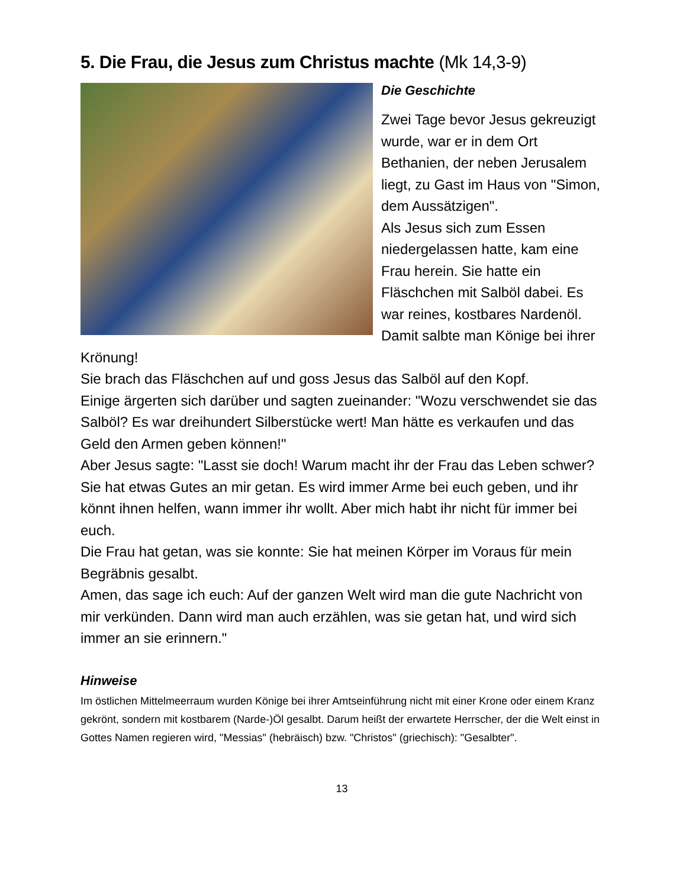5. Die Frau, die Jesus zum Christus machte (Mk 14,3-9)
Die Geschichte
Zwei Tage bevor Jesus gekreuzigt wurde, war er in dem Ort Bethanien, der neben Jerusalem liegt, zu Gast im Haus von "Simon, dem Aussätzigen".
Als Jesus sich zum Essen niedergelassen hatte, kam eine Frau herein. Sie hatte ein Fläschchen mit Salböl dabei. Es war reines, kostbares Nardenöl. Damit salbte man Könige bei ihrer Krönung!
Sie brach das Fläschchen auf und goss Jesus das Salböl auf den Kopf.
Einige ärgerten sich darüber und sagten zueinander: "Wozu verschwendet sie das Salböl? Es war dreihundert Silberstücke wert! Man hätte es verkaufen und das Geld den Armen geben können!"
Aber Jesus sagte: "Lasst sie doch! Warum macht ihr der Frau das Leben schwer? Sie hat etwas Gutes an mir getan. Es wird immer Arme bei euch geben, und ihr könnt ihnen helfen, wann immer ihr wollt. Aber mich habt ihr nicht für immer bei euch.
Die Frau hat getan, was sie konnte: Sie hat meinen Körper im Voraus für mein Begräbnis gesalbt.
Amen, das sage ich euch: Auf der ganzen Welt wird man die gute Nachricht von mir verkünden. Dann wird man auch erzählen, was sie getan hat, und wird sich immer an sie erinnern."
Hinweise
Im östlichen Mittelmeerraum wurden Könige bei ihrer Amtseinführung nicht mit einer Krone oder einem Kranz gekrönt, sondern mit kostbarem (Narde-)Öl gesalbt. Darum heißt der erwartete Herrscher, der die Welt einst in Gottes Namen regieren wird, "Messias" (hebräisch) bzw. "Christos" (griechisch): "Gesalbter".
13